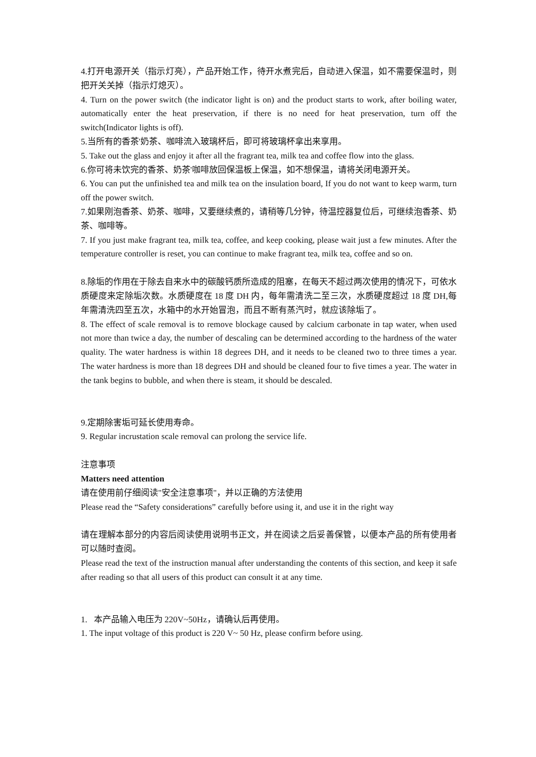4.打开电源开关（指示灯亮），产品开始工作，待开水煮完后，自动进入保温，如不需要保温时，则把开关关掉（指示灯熄灭）。
4. Turn on the power switch (the indicator light is on) and the product starts to work, after boiling water, automatically enter the heat preservation, if there is no need for heat preservation, turn off the switch(Indicator lights is off).
5.当所有的香茶'奶茶、咖啡流入玻璃杯后，即可将玻璃杯拿出来享用。
5. Take out the glass and enjoy it after all the fragrant tea, milk tea and coffee flow into the glass.
6.你可将未饮完的香茶、奶茶'咖啡放回保温板上保温，如不想保温，请将关闭电源开关。
6. You can put the unfinished tea and milk tea on the insulation board, If you do not want to keep warm, turn off the power switch.
7.如果刚泡香茶、奶茶、咖啡，又要继续煮的，请稍等几分钟，待温控器复位后，可继续泡香茶、奶茶、咖啡等。
7. If you just make fragrant tea, milk tea, coffee, and keep cooking, please wait just a few minutes. After the temperature controller is reset, you can continue to make fragrant tea, milk tea, coffee and so on.
8.除垢的作用在于除去自来水中的碳酸钙质所造成的阻塞，在每天不超过两次使用的情况下，可依水质硬度来定除垢次数。水质硬度在 18 度 DH 内，每年需清洗二至三次，水质硬度超过 18 度 DH,每年需清洗四至五次，水箱中的水开始冒泡，而且不断有蒸汽时，就应该除垢了。
8. The effect of scale removal is to remove blockage caused by calcium carbonate in tap water, when used not more than twice a day, the number of descaling can be determined according to the hardness of the water quality. The water hardness is within 18 degrees DH, and it needs to be cleaned two to three times a year. The water hardness is more than 18 degrees DH and should be cleaned four to five times a year. The water in the tank begins to bubble, and when there is steam, it should be descaled.
9.定期除害垢可延长使用寿命。
9. Regular incrustation scale removal can prolong the service life.
注意事项
Matters need attention
请在使用前仔细阅读"安全注意事项"，并以正确的方法使用
Please read the “Safety considerations” carefully before using it, and use it in the right way
请在理解本部分的内容后阅读使用说明书正文，并在阅读之后妥善保管，以便本产品的所有使用者可以随时查阅。
Please read the text of the instruction manual after understanding the contents of this section, and keep it safe after reading so that all users of this product can consult it at any time.
1. 本产品输入电压为 220V~50Hz，请确认后再使用。
1. The input voltage of this product is 220 V~ 50 Hz, please confirm before using.